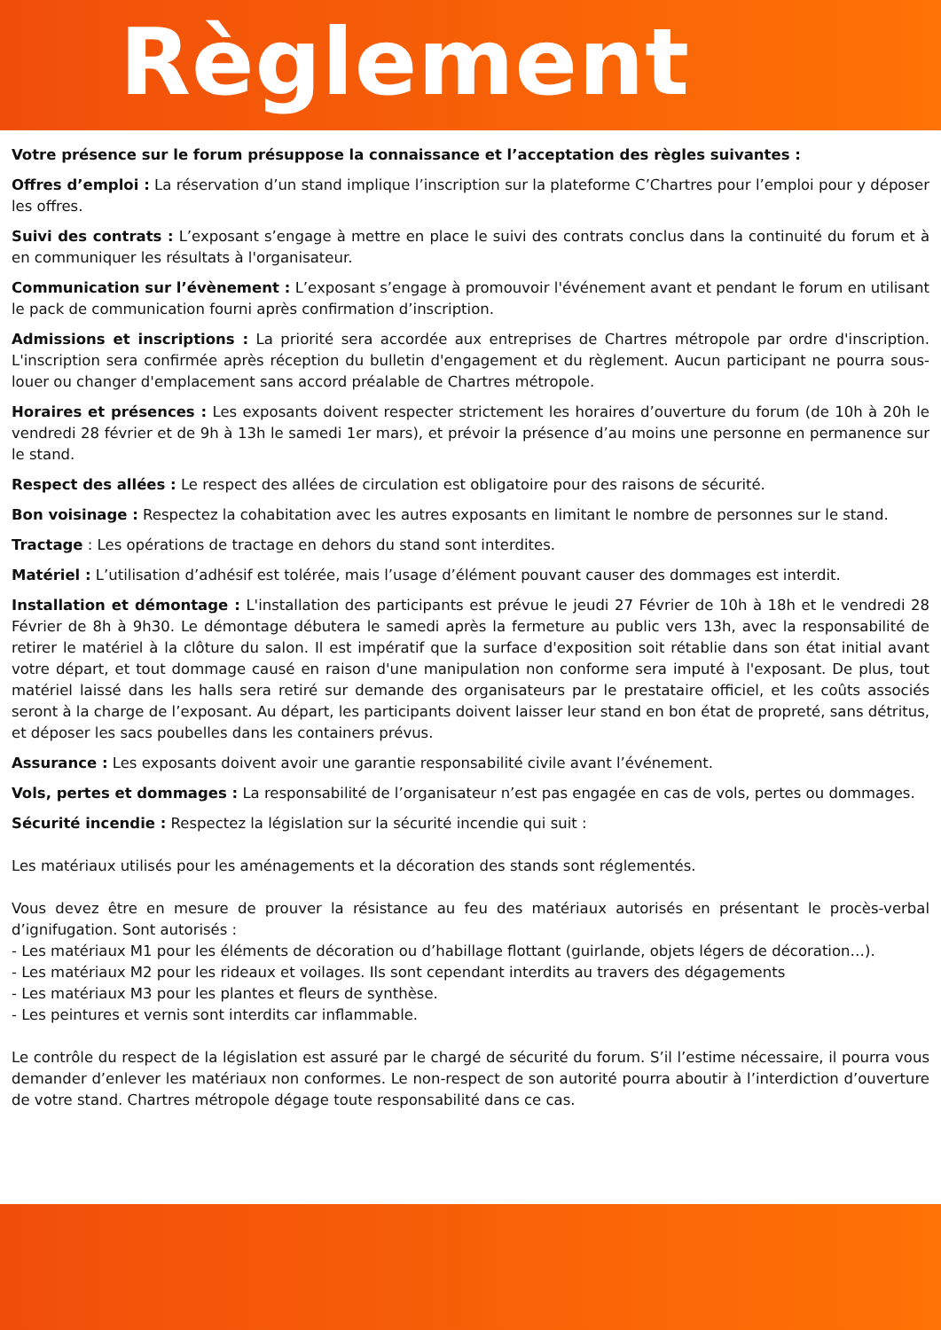Règlement
Votre présence sur le forum présuppose la connaissance et l’acceptation des règles suivantes :
Offres d’emploi : La réservation d’un stand implique l’inscription sur la plateforme C’Chartres pour l’emploi pour y déposer les offres.
Suivi des contrats : L’exposant s’engage à mettre en place le suivi des contrats conclus dans la continuité du forum et à en communiquer les résultats à l'organisateur.
Communication sur l’évènement : L’exposant s’engage à promouvoir l'événement avant et pendant le forum en utilisant le pack de communication fourni après confirmation d’inscription.
Admissions et inscriptions : La priorité sera accordée aux entreprises de Chartres métropole par ordre d'inscription. L'inscription sera confirmée après réception du bulletin d'engagement et du règlement. Aucun participant ne pourra sous-louer ou changer d'emplacement sans accord préalable de Chartres métropole.
Horaires et présences : Les exposants doivent respecter strictement les horaires d’ouverture du forum (de 10h à 20h le vendredi 28 février et de 9h à 13h le samedi 1er mars), et prévoir la présence d’au moins une personne en permanence sur le stand.
Respect des allées : Le respect des allées de circulation est obligatoire pour des raisons de sécurité.
Bon voisinage : Respectez la cohabitation avec les autres exposants en limitant le nombre de personnes sur le stand.
Tractage : Les opérations de tractage en dehors du stand sont interdites.
Matériel : L’utilisation d’adhésif est tolérée, mais l’usage d’élément pouvant causer des dommages est interdit.
Installation et démontage : L'installation des participants est prévue le jeudi 27 Février de 10h à 18h et le vendredi 28 Février de 8h à 9h30. Le démontage débutera le samedi après la fermeture au public vers 13h, avec la responsabilité de retirer le matériel à la clôture du salon. Il est impératif que la surface d'exposition soit rétablie dans son état initial avant votre départ, et tout dommage causé en raison d'une manipulation non conforme sera imputé à l'exposant. De plus, tout matériel laissé dans les halls sera retiré sur demande des organisateurs par le prestataire officiel, et les coûts associés seront à la charge de l’exposant. Au départ, les participants doivent laisser leur stand en bon état de propreté, sans détritus, et déposer les sacs poubelles dans les containers prévus.
Assurance : Les exposants doivent avoir une garantie responsabilité civile avant l’événement.
Vols, pertes et dommages : La responsabilité de l’organisateur n’est pas engagée en cas de vols, pertes ou dommages.
Sécurité incendie : Respectez la législation sur la sécurité incendie qui suit :
Les matériaux utilisés pour les aménagements et la décoration des stands sont réglementés.
Vous devez être en mesure de prouver la résistance au feu des matériaux autorisés en présentant le procès-verbal d’ignifugation. Sont autorisés :
- Les matériaux M1 pour les éléments de décoration ou d’habillage flottant (guirlande, objets légers de décoration…).
- Les matériaux M2 pour les rideaux et voilages. Ils sont cependant interdits au travers des dégagements
- Les matériaux M3 pour les plantes et fleurs de synthèse.
- Les peintures et vernis sont interdits car inflammable.
Le contrôle du respect de la législation est assuré par le chargé de sécurité du forum. S’il l’estime nécessaire, il pourra vous demander d’enlever les matériaux non conformes. Le non-respect de son autorité pourra aboutir à l’interdiction d’ouverture de votre stand. Chartres métropole dégage toute responsabilité dans ce cas.